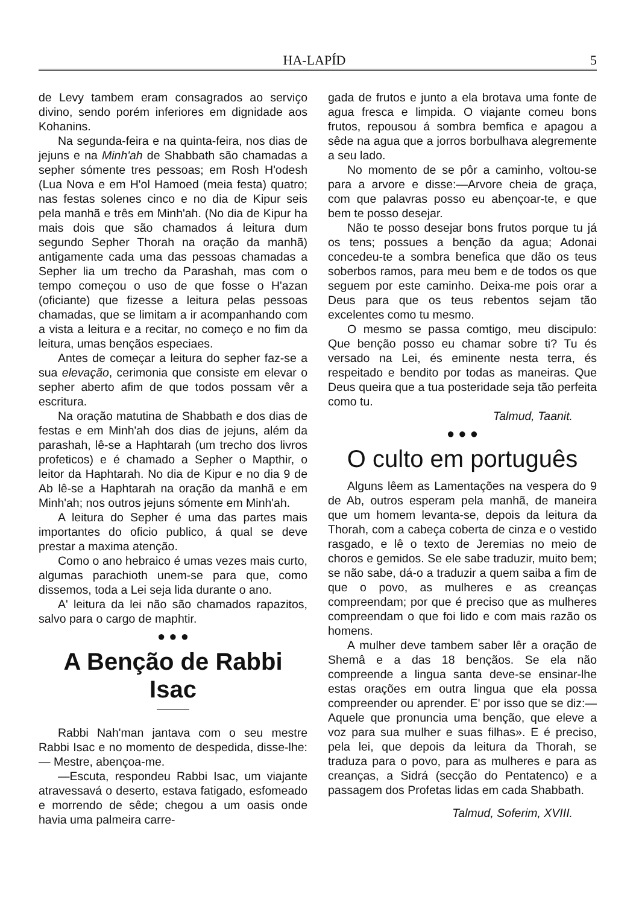HA-LAPÍD 5
de Levy tambem eram consagrados ao serviço divino, sendo porém inferiores em dignidade aos Kohanins.
Na segunda-feira e na quinta-feira, nos dias de jejuns e na Minh'ah de Shabbath são chamadas a sepher sómente tres pessoas; em Rosh H'odesh (Lua Nova e em H'ol Hamoed (meia festa) quatro; nas festas solenes cinco e no dia de Kipur seis pela manhã e três em Minh'ah. (No dia de Kipur ha mais dois que são chamados á leitura dum segundo Sepher Thorah na oração da manhã) antigamente cada uma das pessoas chamadas a Sepher lia um trecho da Parashah, mas com o tempo começou o uso de que fosse o H'azan (oficiante) que fizesse a leitura pelas pessoas chamadas, que se limitam a ir acompanhando com a vista a leitura e a recitar, no começo e no fim da leitura, umas bençãos especiaes.
Antes de começar a leitura do sepher faz-se a sua elevação, cerimonia que consiste em elevar o sepher aberto afim de que todos possam vêr a escritura.
Na oração matutina de Shabbath e dos dias de festas e em Minh'ah dos dias de jejuns, além da parashah, lê-se a Haphtarah (um trecho dos livros profeticos) e é chamado a Sepher o Mapthir, o leitor da Haphtarah. No dia de Kipur e no dia 9 de Ab lê-se a Haphtarah na oração da manhã e em Minh'ah; nos outros jejuns sómente em Minh'ah.
A leitura do Sepher é uma das partes mais importantes do oficio publico, á qual se deve prestar a maxima atenção.
Como o ano hebraico é umas vezes mais curto, algumas parachioth unem-se para que, como dissemos, toda a Lei seja lida durante o ano.
A' leitura da lei não são chamados rapazitos, salvo para o cargo de maphtir.
● ● ●
A Benção de Rabbi Isac
Rabbi Nah'man jantava com o seu mestre Rabbi Isac e no momento de despedida, disse-lhe: — Mestre, abençoa-me.
—Escuta, respondeu Rabbi Isac, um viajante atravessavá o deserto, estava fatigado, esfomeado e morrendo de sêde; chegou a um oasis onde havia uma palmeira carre-
gada de frutos e junto a ela brotava uma fonte de agua fresca e limpida. O viajante comeu bons frutos, repousou á sombra bemfica e apagou a sêde na agua que a jorros borbulhava alegremente a seu lado.
No momento de se pôr a caminho, voltou-se para a arvore e disse:—Arvore cheia de graça, com que palavras posso eu abençoar-te, e que bem te posso desejar.
Não te posso desejar bons frutos porque tu já os tens; possues a benção da agua; Adonai concedeu-te a sombra benefica que dão os teus soberbos ramos, para meu bem e de todos os que seguem por este caminho. Deixa-me pois orar a Deus para que os teus rebentos sejam tão excelentes como tu mesmo.
O mesmo se passa comtigo, meu discipulo: Que benção posso eu chamar sobre ti? Tu és versado na Lei, és eminente nesta terra, és respeitado e bendito por todas as maneiras. Que Deus queira que a tua posteridade seja tão perfeita como tu.
Talmud, Taanit.
● ● ●
O culto em português
Alguns lêem as Lamentações na vespera do 9 de Ab, outros esperam pela manhã, de maneira que um homem levanta-se, depois da leitura da Thorah, com a cabeça coberta de cinza e o vestido rasgado, e lê o texto de Jeremias no meio de choros e gemidos. Se ele sabe traduzir, muito bem; se não sabe, dá-o a traduzir a quem saiba a fim de que o povo, as mulheres e as creanças compreendam; por que é preciso que as mulheres compreendam o que foi lido e com mais razão os homens.
A mulher deve tambem saber lêr a oração de Shemâ e a das 18 bençãos. Se ela não compreende a lingua santa deve-se ensinar-lhe estas orações em outra lingua que ela possa compreender ou aprender. E' por isso que se diz:—Aquele que pronuncia uma benção, que eleve a voz para sua mulher e suas filhas». E é preciso, pela lei, que depois da leitura da Thorah, se traduza para o povo, para as mulheres e para as creanças, a Sidrá (secção do Pentatenco) e a passagem dos Profetas lidas em cada Shabbath.
Talmud, Soferim, XVIII.